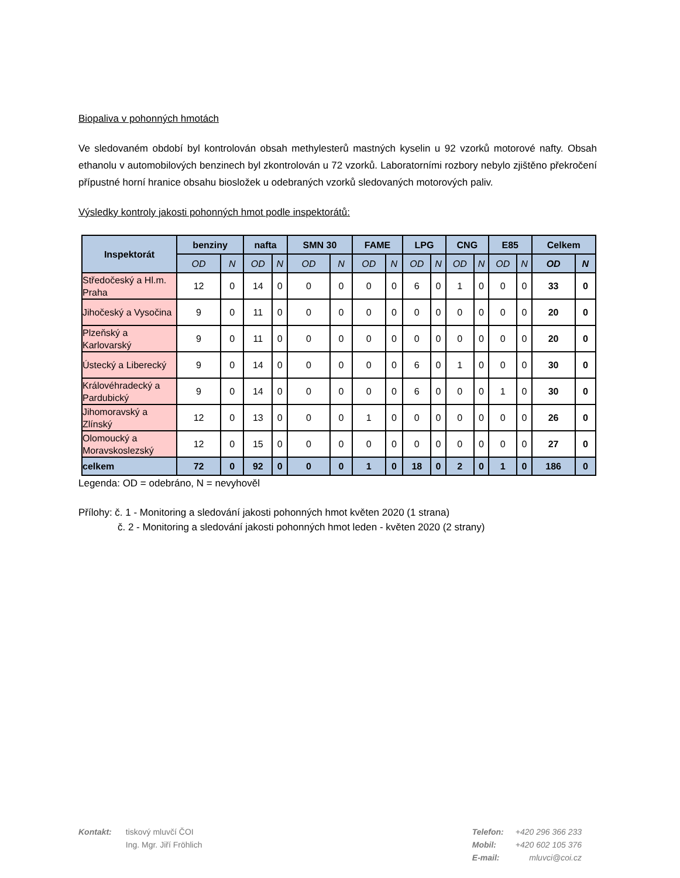Biopaliva v pohonných hmotách
Ve sledovaném období byl kontrolován obsah methylesterů mastných kyselin u 92 vzorků motorové nafty. Obsah ethanolu v automobilových benzinech byl zkontrolován u 72 vzorků. Laboratorními rozbory nebylo zjištěno překročení přípustné horní hranice obsahu biosložek u odebraných vzorků sledovaných motorových paliv.
Výsledky kontroly jakosti pohonných hmot podle inspektorátů:
| Inspektorát | benziny | | nafta | | SMN 30 | | FAME | | LPG | | CNG | | E85 | | Celkem | |
| --- | --- | --- | --- | --- | --- | --- | --- | --- | --- | --- | --- | --- | --- | --- | --- | --- |
| | OD | N | OD | N | OD | N | OD | N | OD | N | OD | N | OD | N | OD | N |
| Středočeský a Hl.m. Praha | 12 | 0 | 14 | 0 | 0 | 0 | 0 | 0 | 6 | 0 | 1 | 0 | 0 | 0 | 33 | 0 |
| Jihočeský a Vysočina | 9 | 0 | 11 | 0 | 0 | 0 | 0 | 0 | 0 | 0 | 0 | 0 | 0 | 0 | 20 | 0 |
| Plzeňský a Karlovarský | 9 | 0 | 11 | 0 | 0 | 0 | 0 | 0 | 0 | 0 | 0 | 0 | 0 | 0 | 20 | 0 |
| Ústecký a Liberecký | 9 | 0 | 14 | 0 | 0 | 0 | 0 | 0 | 6 | 0 | 1 | 0 | 0 | 0 | 30 | 0 |
| Královéhradecký a Pardubický | 9 | 0 | 14 | 0 | 0 | 0 | 0 | 0 | 6 | 0 | 0 | 0 | 1 | 0 | 30 | 0 |
| Jihomoravský a Zlínský | 12 | 0 | 13 | 0 | 0 | 0 | 1 | 0 | 0 | 0 | 0 | 0 | 0 | 0 | 26 | 0 |
| Olomoucký a Moravskoslezský | 12 | 0 | 15 | 0 | 0 | 0 | 0 | 0 | 0 | 0 | 0 | 0 | 0 | 0 | 27 | 0 |
| celkem | 72 | 0 | 92 | 0 | 0 | 0 | 1 | 0 | 18 | 0 | 2 | 0 | 1 | 0 | 186 | 0 |
Legenda: OD = odebráno, N = nevyhověl
Přílohy: č. 1 - Monitoring a sledování jakosti pohonných hmot květen 2020 (1 strana)
č. 2 - Monitoring a sledování jakosti pohonných hmot leden - květen 2020 (2 strany)
Kontakt: tiskový mluvčí ČOI
Ing. Mgr. Jiří Fröhlich
Telefon:
Mobil:
E-mail:
+420 296 366 233
+420 602 105 376
mluvci@coi.cz